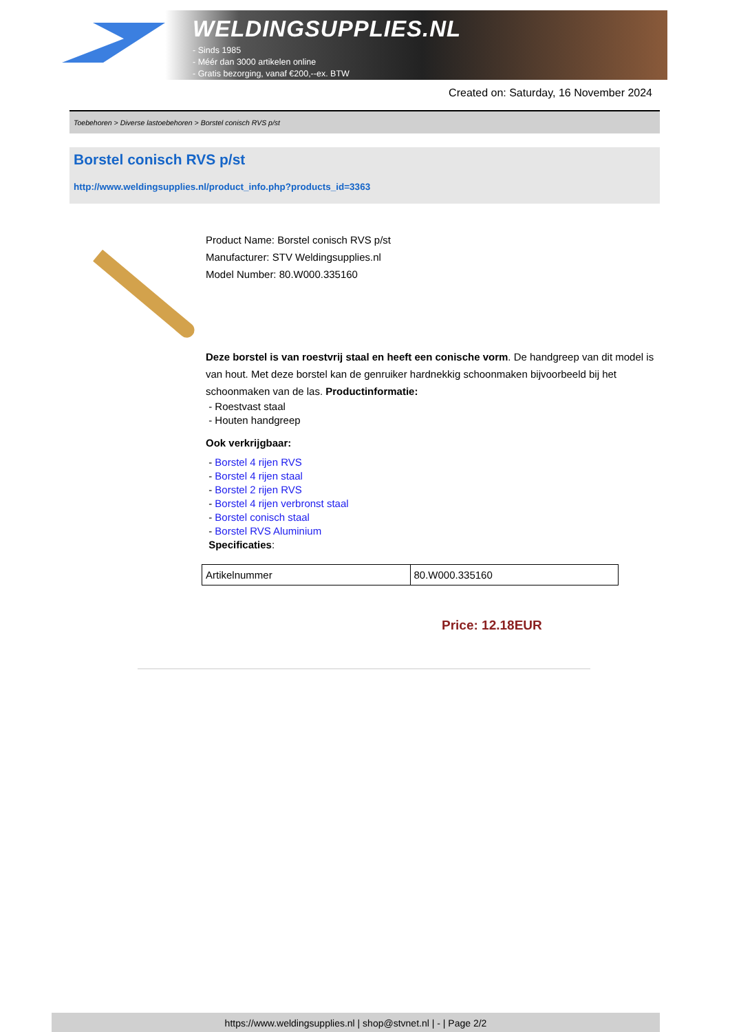WELDINGSUPPLIES.NL
- Sinds 1985
- Méér dan 3000 artikelen online
- Gratis bezorging, vanaf €200,--ex. BTW
Created on: Saturday, 16 November 2024
Toebehoren > Diverse lastoebehoren > Borstel conisch RVS p/st
Borstel conisch RVS p/st
http://www.weldingsupplies.nl/product_info.php?products_id=3363
Product Name: Borstel conisch RVS p/st
Manufacturer: STV Weldingsupplies.nl
Model Number: 80.W000.335160
Deze borstel is van roestvrij staal en heeft een conische vorm. De handgreep van dit model is van hout. Met deze borstel kan de genruiker hardnekkig schoonmaken bijvoorbeeld bij het schoonmaken van de las. Productinformatie:
- Roestvast staal
- Houten handgreep
Ook verkrijgbaar:
- Borstel 4 rijen RVS
- Borstel 4 rijen staal
- Borstel 2 rijen RVS
- Borstel 4 rijen verbronst staal
- Borstel conisch staal
- Borstel RVS Aluminium
Specificaties:
| Artikelnummer | 80.W000.335160 |
Price: 12.18EUR
https://www.weldingsupplies.nl | shop@stvnet.nl | - | Page 2/2